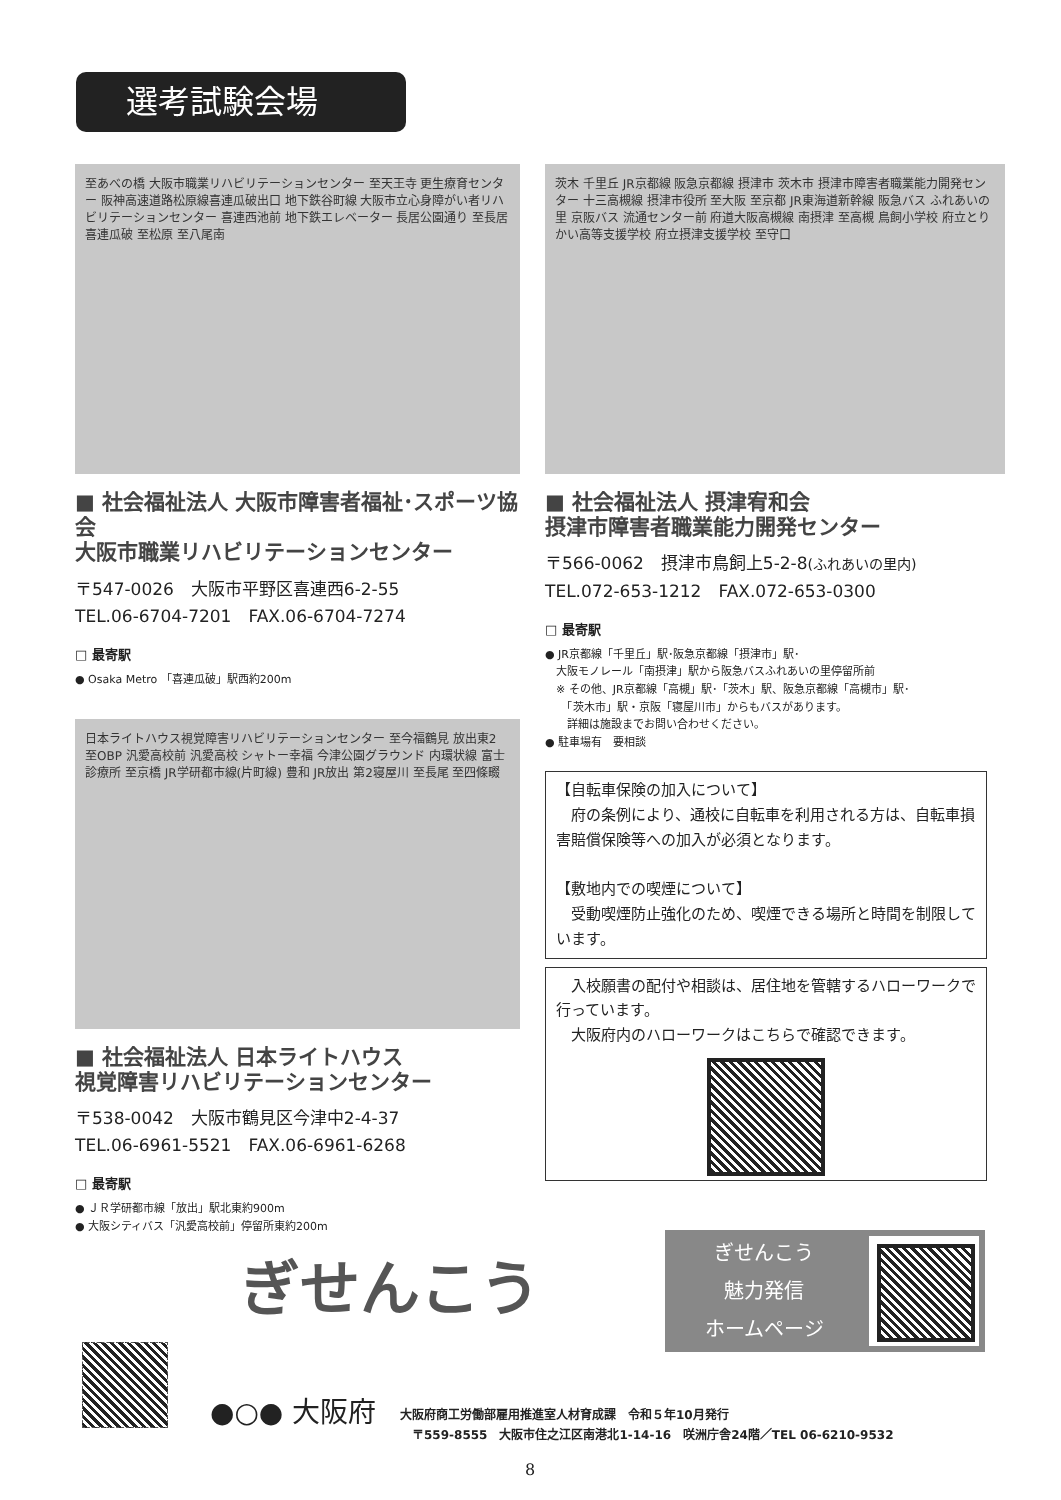選考試験会場
至あべの橋 大阪市職業リハビリテーションセンター 至天王寺 更生療育センター 阪神高速道路松原線喜連瓜破出口 地下鉄谷町線 大阪市立心身障がい者リハビリテーションセンター 喜連西池前 地下鉄エレベーター 長居公園通り 至長居 喜連瓜破 至松原 至八尾南
■ 社会福祉法人 大阪市障害者福祉･スポーツ協会
大阪市職業リハビリテーションセンター
〒547-0026　大阪市平野区喜連西6-2-55
TEL.06-6704-7201　FAX.06-6704-7274
□ 最寄駅
● Osaka Metro 「喜連瓜破」駅西約200m
日本ライトハウス視覚障害リハビリテーションセンター 至今福鶴見 放出東2 至OBP 汎愛高校前 汎愛高校 シャトー幸福 今津公園グラウンド 内環状線 富士診療所 至京橋 JR学研都市線(片町線) 豊和 JR放出 第2寝屋川 至長尾 至四條畷
■ 社会福祉法人 日本ライトハウス
視覚障害リハビリテーションセンター
〒538-0042　大阪市鶴見区今津中2-4-37
TEL.06-6961-5521　FAX.06-6961-6268
□ 最寄駅
● ＪＲ学研都市線「放出」駅北東約900m
● 大阪シティバス「汎愛高校前」停留所東約200m
茨木 千里丘 JR京都線 阪急京都線 摂津市 茨木市 摂津市障害者職業能力開発センター 十三高槻線 摂津市役所 至大阪 至京都 JR東海道新幹線 阪急バス ふれあいの里 京阪バス 流通センター前 府道大阪高槻線 南摂津 至高槻 鳥飼小学校 府立とりかい高等支援学校 府立摂津支援学校 至守口
■ 社会福祉法人 摂津宥和会
摂津市障害者職業能力開発センター
〒566-0062　摂津市鳥飼上5-2-8(ふれあいの里内)
TEL.072-653-1212　FAX.072-653-0300
□ 最寄駅
● JR京都線「千里丘」駅･阪急京都線「摂津市」駅･
　大阪モノレール「南摂津」駅から阪急バスふれあいの里停留所前
　※ その他、JR京都線「高槻」駅･「茨木」駅、阪急京都線「高槻市」駅･
　　「茨木市」駅・京阪「寝屋川市」からもバスがあります。
　　詳細は施設までお問い合わせください。
● 駐車場有　要相談
【自転車保険の加入について】
　府の条例により、通校に自転車を利用される方は、自転車損害賠償保険等への加入が必須となります。
【敷地内での喫煙について】
　受動喫煙防止強化のため、喫煙できる場所と時間を制限しています。
　入校願書の配付や相談は、居住地を管轄するハローワークで行っています。
　大阪府内のハローワークはこちらで確認できます。
ぎせんこう
ぎせんこう
魅力発信
ホームページ
●○● 大阪府
大阪府商工労働部雇用推進室人材育成課　令和５年10月発行
　〒559-8555　大阪市住之江区南港北1-14-16　咲洲庁舎24階／TEL 06-6210-9532
8